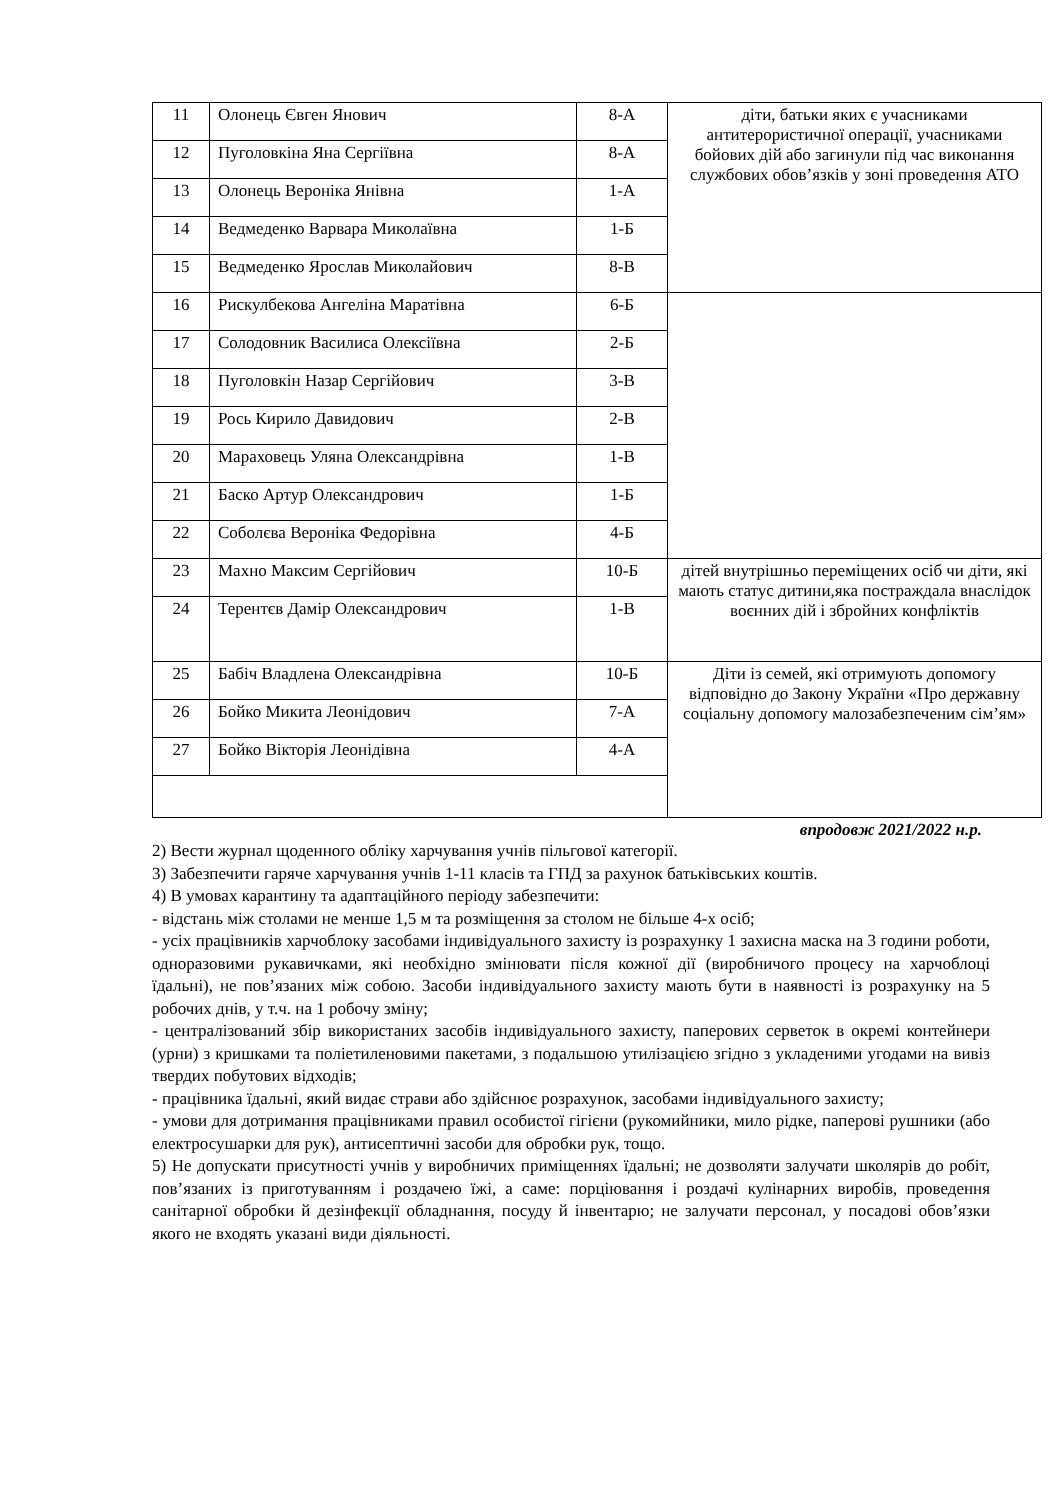| 11 | Олонець Євген Янович | 8-А | діти, батьки яких є учасниками антитерористичної операції, учасниками бойових дій або загинули під час виконання службових обов’язків у зоні проведення АТО |
| 12 | Пуголовкіна Яна Сергіївна | 8-А | |
| 13 | Олонець Вероніка Янівна | 1-А | |
| 14 | Ведмеденко Варвара Миколаївна | 1-Б | |
| 15 | Ведмеденко Ярослав Миколайович | 8-В | |
| 16 | Рискулбекова Ангеліна Маратівна | 6-Б | |
| 17 | Солодовник Василиса Олексіївна | 2-Б | |
| 18 | Пуголовкін Назар Сергійович | 3-В | |
| 19 | Рось Кирило Давидович | 2-В | |
| 20 | Мараховець Уляна Олександрівна | 1-В | |
| 21 | Баско Артур Олександрович | 1-Б | |
| 22 | Соболєва Вероніка Федорівна | 4-Б | |
| 23 | Махно Максим Сергійович | 10-Б | дітей внутрішньо переміщених осіб чи діти, які мають статус дитини,яка постраждала внаслідок воєнних дій і збройних конфліктів |
| 24 | Терентєв Дамір Олександрович | 1-В | |
| 25 | Бабіч Владлена Олександрівна | 10-Б | Діти із семей, які отримують допомогу відповідно до Закону України «Про державну соціальну допомогу малозабезпеченим сім’ям» |
| 26 | Бойко Микита Леонідович | 7-А | |
| 27 | Бойко Вікторія Леонідівна | 4-А | |
впродовж 2021/2022 н.р.
2) Вести журнал щоденного обліку харчування учнів пільгової категорії.
3) Забезпечити гаряче харчування учнів 1-11 класів та ГПД за рахунок батьківських коштів.
4) В умовах карантину та адаптаційного періоду забезпечити:
- відстань між столами не менше 1,5 м та розміщення за столом не більше 4-х осіб;
- усіх працівників харчоблоку засобами індивідуального захисту із розрахунку 1 захисна маска на 3 години роботи, одноразовими рукавичками, які необхідно змінювати після кожної дії (виробничого процесу на харчоблоці їдальні), не пов’язаних між собою. Засоби індивідуального захисту мають бути в наявності із розрахунку на 5 робочих днів, у т.ч. на 1 робочу зміну;
- централізований збір використаних засобів індивідуального захисту, паперових серветок в окремі контейнери (урни) з кришками та поліетиленовими пакетами, з подальшою утилізацією згідно з укладеними угодами на вивіз твердих побутових відходів;
- працівника їдальні, який видає страви або здійснює розрахунок, засобами індивідуального захисту;
- умови для дотримання працівниками правил особистої гігієни (рукомийники, мило рідке, паперові рушники (або електросушарки для рук), антисептичні засоби для обробки рук, тощо.
5) Не допускати присутності учнів у виробничих приміщеннях їдальні; не дозволяти залучати школярів до робіт, пов’язаних із приготуванням і роздачею їжі, а саме: порціювання і роздачі кулінарних виробів, проведення санітарної обробки й дезінфекції обладнання, посуду й інвентарю; не залучати персонал, у посадові обов’язки якого не входять указані види діяльності.